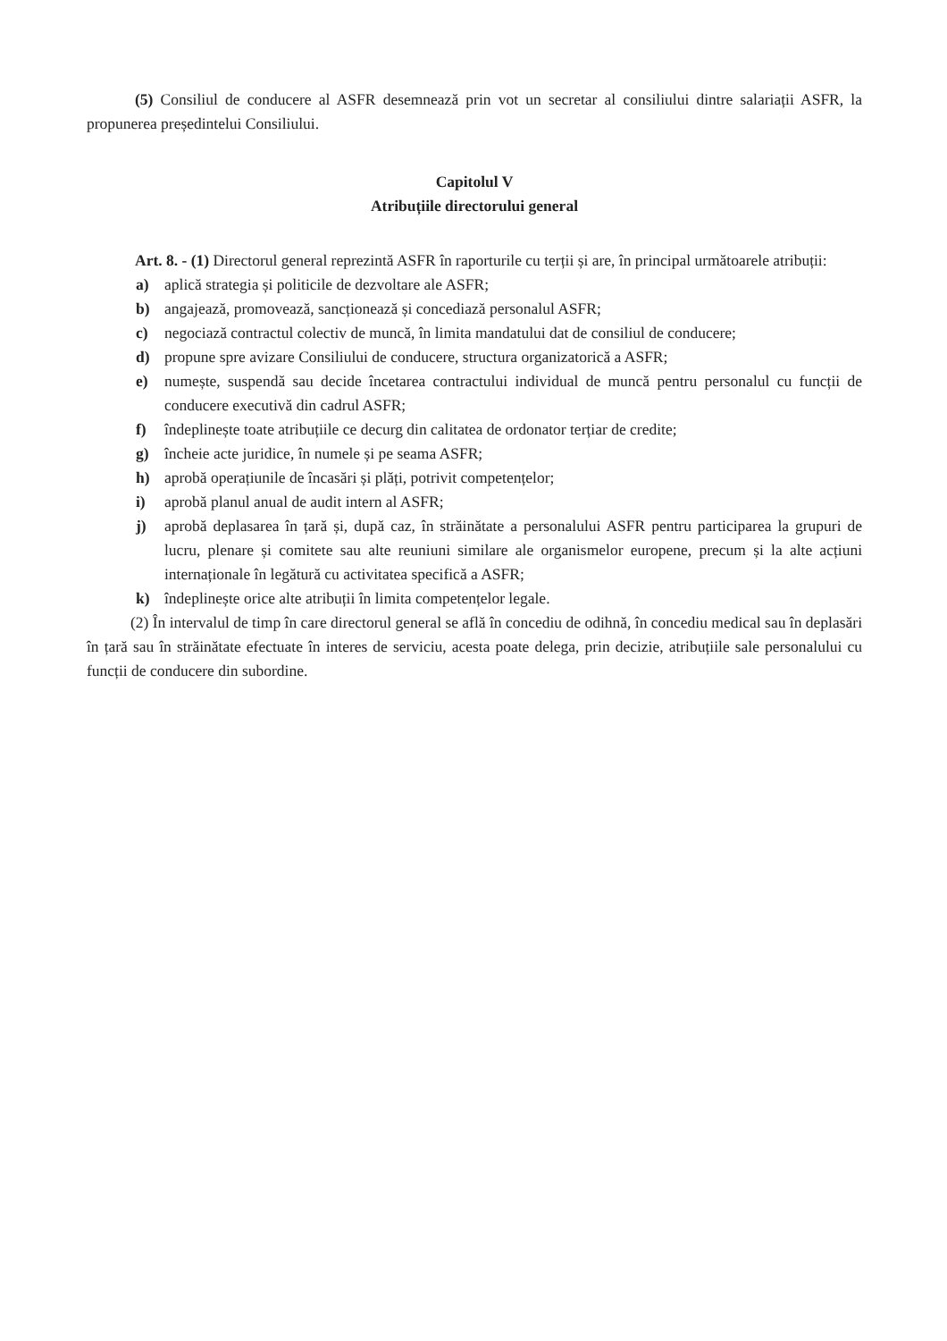(5) Consiliul de conducere al ASFR desemnează prin vot un secretar al consiliului dintre salariații ASFR, la propunerea președintelui Consiliului.
Capitolul V
Atribuțiile directorului general
Art. 8. - (1) Directorul general reprezintă ASFR în raporturile cu terții și are, în principal următoarele atribuții:
a) aplică strategia și politicile de dezvoltare ale ASFR;
b) angajează, promovează, sancționează și concediază personalul ASFR;
c) negociază contractul colectiv de muncă, în limita mandatului dat de consiliul de conducere;
d) propune spre avizare Consiliului de conducere, structura organizatorică a ASFR;
e) numește, suspendă sau decide încetarea contractului individual de muncă pentru personalul cu funcții de conducere executivă din cadrul ASFR;
f) îndeplinește toate atribuțiile ce decurg din calitatea de ordonator terțiar de credite;
g) încheie acte juridice, în numele și pe seama ASFR;
h) aprobă operațiunile de încasări și plăți, potrivit competențelor;
i) aprobă planul anual de audit intern al ASFR;
j) aprobă deplasarea în țară și, după caz, în străinătate a personalului ASFR pentru participarea la grupuri de lucru, plenare și comitete sau alte reuniuni similare ale organismelor europene, precum și la alte acțiuni internaționale în legătură cu activitatea specifică a ASFR;
k) îndeplinește orice alte atribuții în limita competențelor legale.
(2) În intervalul de timp în care directorul general se află în concediu de odihnă, în concediu medical sau în deplasări în țară sau în străinătate efectuate în interes de serviciu, acesta poate delega, prin decizie, atribuțiile sale personalului cu funcții de conducere din subordine.